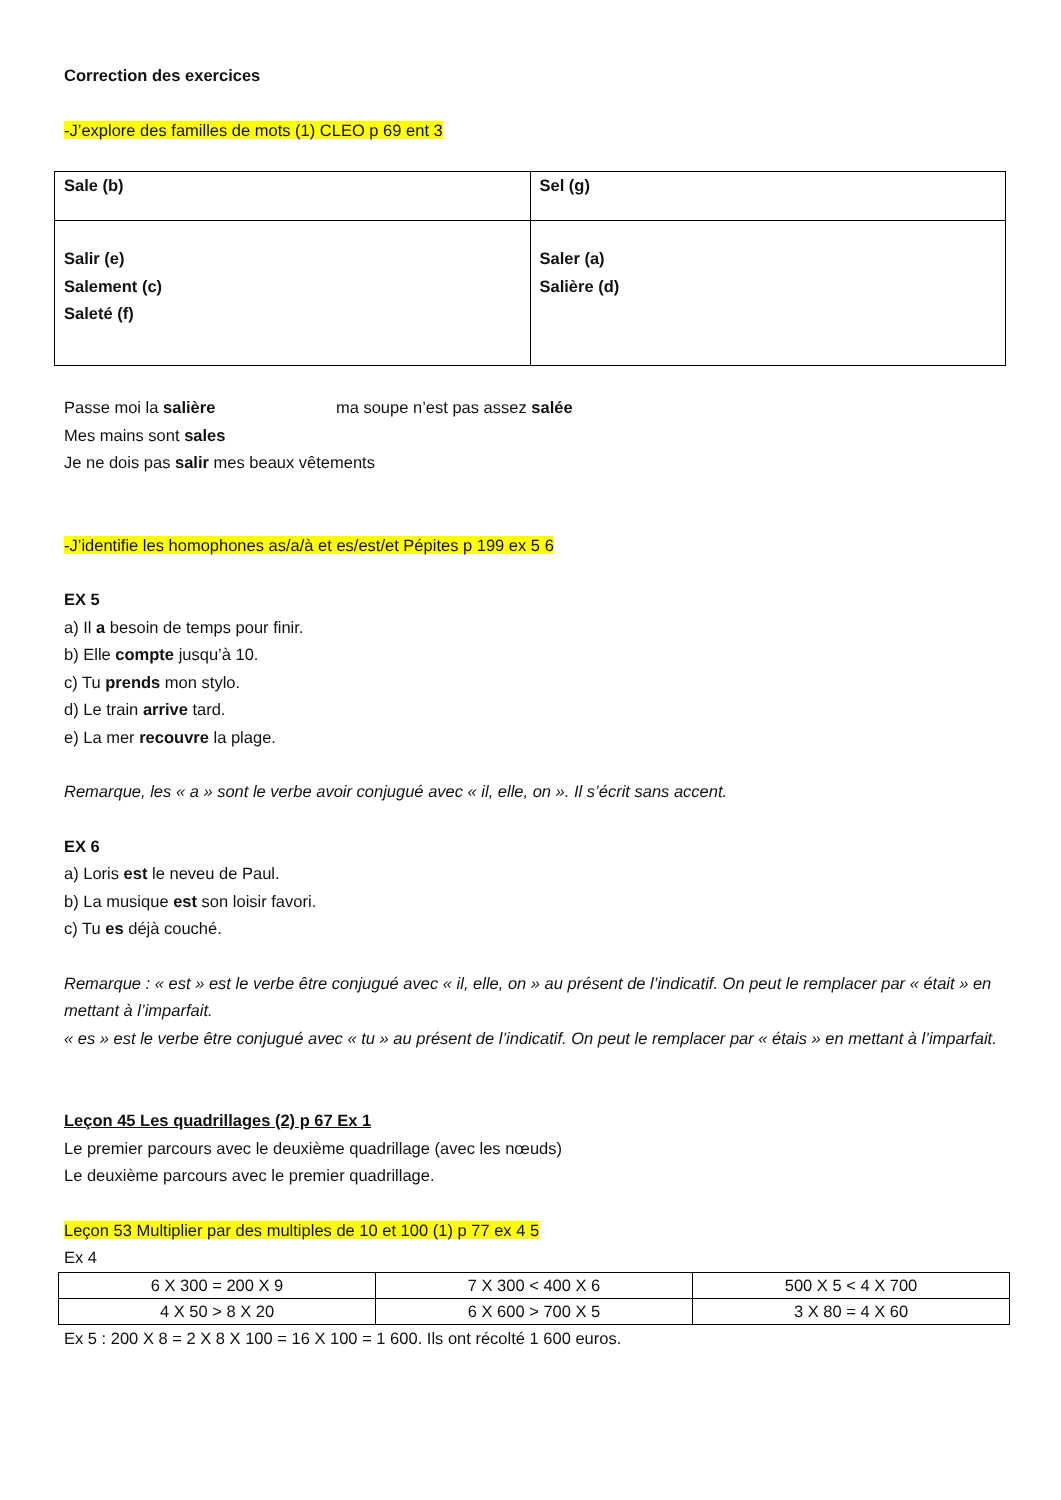Correction des exercices
-J’explore des familles de mots (1) CLEO p 69 ent 3
| Sale (b) | Sel (g) |
| Salir (e) Salement (c) Saleté (f) | Saler (a) Salière (d) |
Passe moi la salière ma soupe n’est pas assez salée
Mes mains sont sales
Je ne dois pas salir mes beaux vêtements
-J’identifie les homophones as/a/à et es/est/et Pépites p 199 ex 5 6
EX 5
a) Il a besoin de temps pour finir.
b) Elle compte jusqu’à 10.
c) Tu prends mon stylo.
d) Le train arrive tard.
e) La mer recouvre la plage.
Remarque, les « a » sont le verbe avoir conjugué avec « il, elle, on ». Il s’écrit sans accent.
EX 6
a) Loris est le neveu de Paul.
b) La musique est son loisir favori.
c) Tu es déjà couché.
Remarque : « est » est le verbe être conjugué avec « il, elle, on » au présent de l’indicatif. On peut le remplacer par « était » en mettant à l’imparfait.
« es » est le verbe être conjugué avec « tu » au présent de l’indicatif. On peut le remplacer par « étais » en mettant à l’imparfait.
Leçon 45 Les quadrillages (2) p 67 Ex 1
Le premier parcours avec le deuxième quadrillage (avec les nœuds)
Le deuxième parcours avec le premier quadrillage.
Leçon 53 Multiplier par des multiples de 10 et 100 (1) p 77 ex 4 5
Ex 4
| 6 X 300 = 200 X 9 | 7 X 300 < 400 X 6 | 500 X 5 < 4 X 700 |
| 4 X 50 > 8 X 20 | 6 X 600 > 700 X 5 | 3 X 80 = 4 X 60 |
Ex 5 : 200 X 8 = 2 X 8 X 100 = 16 X 100 = 1 600. Ils ont récolté 1 600 euros.